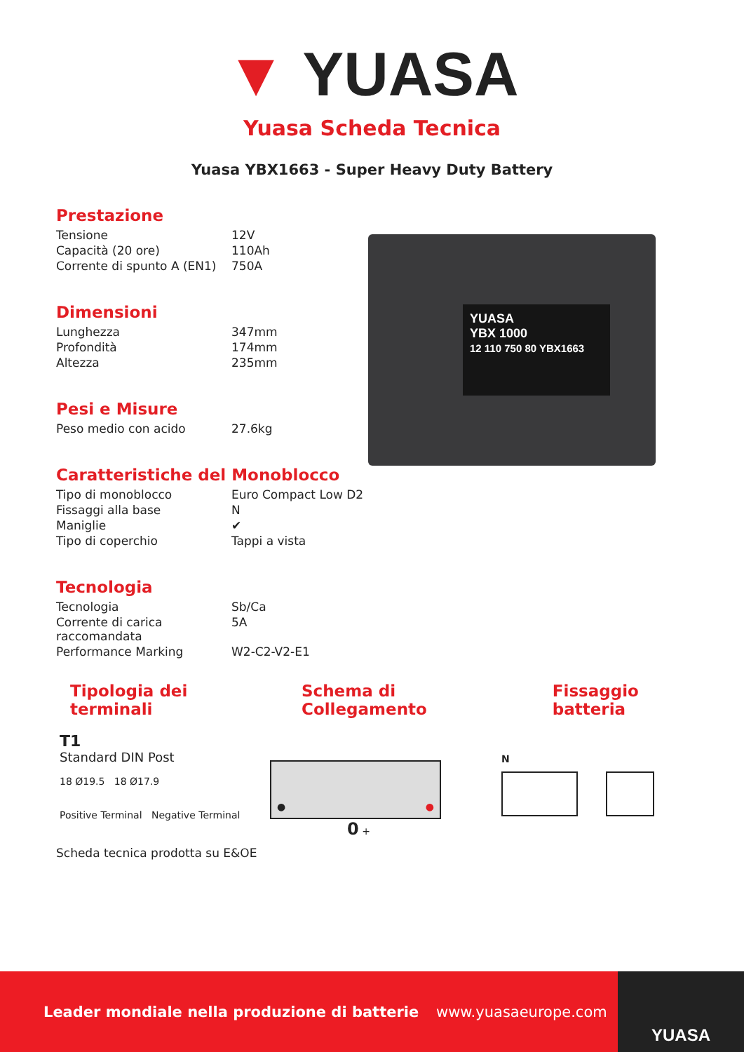▼ YUASA
Yuasa Scheda Tecnica
Yuasa YBX1663 - Super Heavy Duty Battery
YUASA
YBX 1000
12 110 750 80 YBX1663
Prestazione
| Tensione | 12V |
| Capacità (20 ore) | 110Ah |
| Corrente di spunto A (EN1) | 750A |
Dimensioni
| Lunghezza | 347mm |
| Profondità | 174mm |
| Altezza | 235mm |
Pesi e Misure
| Peso medio con acido | 27.6kg |
Caratteristiche del Monoblocco
| Tipo di monoblocco | Euro Compact Low D2 |
| Fissaggi alla base | N |
| Maniglie | ✔ |
| Tipo di coperchio | Tappi a vista |
Tecnologia
| Tecnologia | Sb/Ca |
| Corrente di carica raccomandata | 5A |
| Performance Marking | W2-C2-V2-E1 |
Tipologia dei terminali Schema di Collegamento Fissaggio batteria
T1
Standard DIN Post
18 Ø19.5 18 Ø17.9
Positive Terminal Negative Terminal
● ●
0 +
N
Scheda tecnica prodotta su E&OE
Leader mondiale nella produzione di batterie www.yuasaeurope.com
YUASA